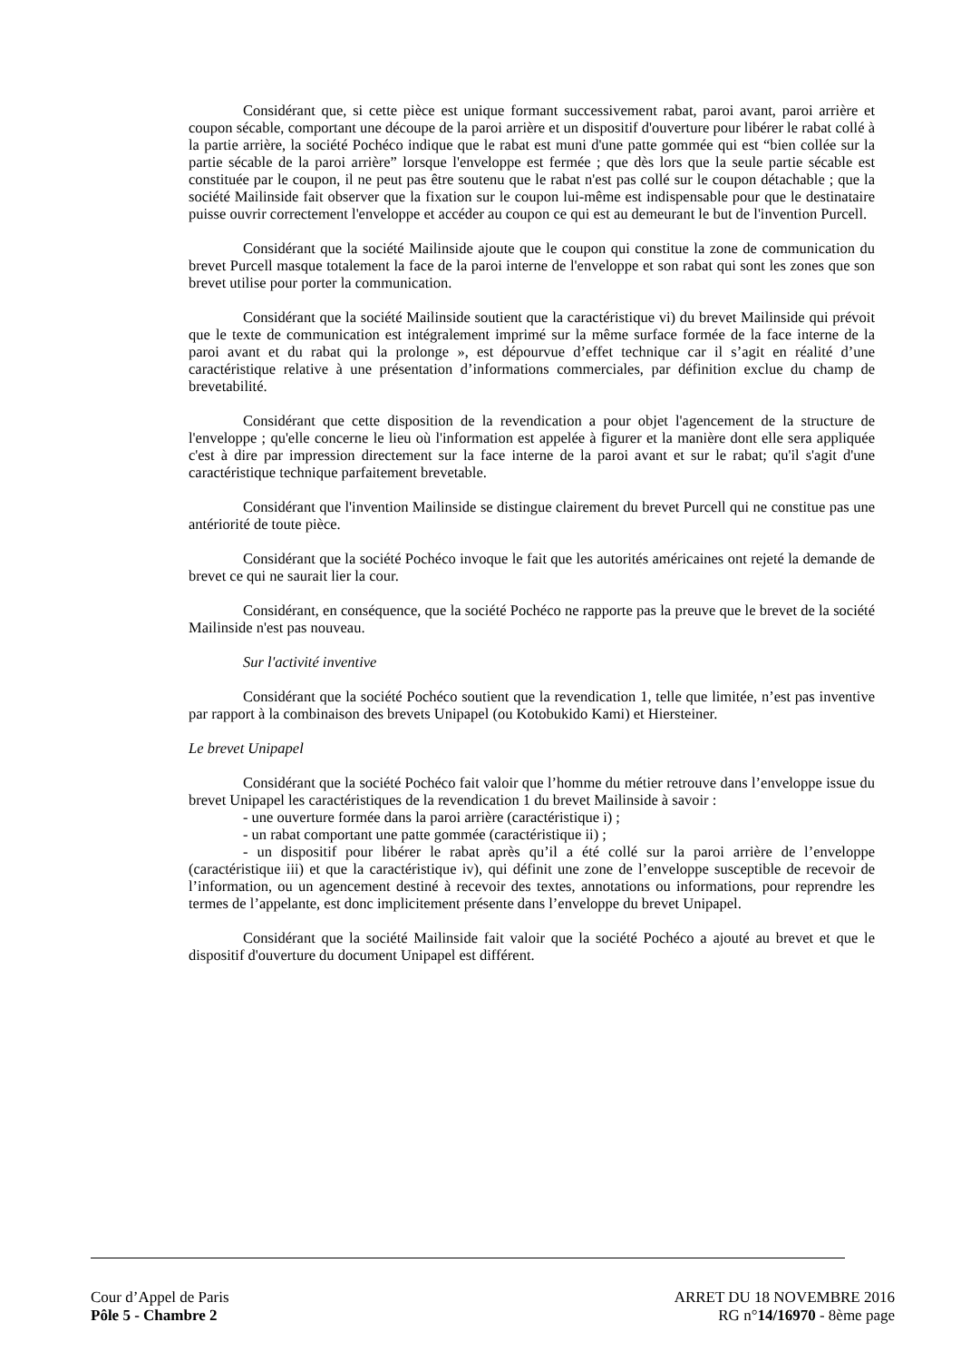Considérant que, si cette pièce est unique formant successivement rabat, paroi avant, paroi arrière et coupon sécable, comportant une découpe de la paroi arrière et un dispositif d'ouverture pour libérer le rabat collé à la partie arrière, la société Pochéco indique que le rabat est muni d'une patte gommée qui est “bien collée sur la partie sécable de la paroi arrière” lorsque l'enveloppe est fermée ; que dès lors que la seule partie sécable est constituée par le coupon, il ne peut pas être soutenu que le rabat n'est pas collé sur le coupon détachable ; que la société Mailinside fait observer que la fixation sur le coupon lui-même est indispensable pour que le destinataire puisse ouvrir correctement l'enveloppe et accéder au coupon ce qui est au demeurant le but de l'invention Purcell.
Considérant que la société Mailinside ajoute que le coupon qui constitue la zone de communication du brevet Purcell masque totalement la face de la paroi interne de l'enveloppe et son rabat qui sont les zones que son brevet utilise pour porter la communication.
Considérant que la société Mailinside soutient que la caractéristique vi) du brevet Mailinside qui prévoit que le texte de communication est intégralement imprimé sur la même surface formée de la face interne de la paroi avant et du rabat qui la prolonge », est dépourvue d’effet technique car il s’agit en réalité d’une caractéristique relative à une présentation d’informations commerciales, par définition exclue du champ de brevetabilité.
Considérant que cette disposition de la revendication a pour objet l'agencement de la structure de l'enveloppe ; qu'elle concerne le lieu où l'information est appelée à figurer et la manière dont elle sera appliquée c'est à dire par impression directement sur la face interne de la paroi avant et sur le rabat; qu'il s'agit d'une caractéristique technique parfaitement brevetable.
Considérant que l'invention Mailinside se distingue clairement du brevet Purcell qui ne constitue pas une antériorité de toute pièce.
Considérant que la société Pochéco invoque le fait que les autorités américaines ont rejeté la demande de brevet ce qui ne saurait lier la cour.
Considérant, en conséquence, que la société Pochéco ne rapporte pas la preuve que le brevet de la société Mailinside n'est pas nouveau.
Sur l'activité inventive
Considérant que la société Pochéco soutient que la revendication 1, telle que limitée, n’est pas inventive par rapport à la combinaison des brevets Unipapel (ou Kotobukido Kami) et Hiersteiner.
Le brevet Unipapel
Considérant que la société Pochéco fait valoir que l’homme du métier retrouve dans l’enveloppe issue du brevet Unipapel les caractéristiques de la revendication 1 du brevet Mailinside à savoir :
- une ouverture formée dans la paroi arrière (caractéristique i) ;
- un rabat comportant une patte gommée (caractéristique ii) ;
- un dispositif pour libérer le rabat après qu’il a été collé sur la paroi arrière de l’enveloppe (caractéristique iii) et que la caractéristique iv), qui définit une zone de l’enveloppe susceptible de recevoir de l’information, ou un agencement destiné à recevoir des textes, annotations ou informations, pour reprendre les termes de l’appelante, est donc implicitement présente dans l’enveloppe du brevet Unipapel.
Considérant que la société Mailinside fait valoir que la société Pochéco a ajouté au brevet et que le dispositif d'ouverture du document Unipapel est différent.
Cour d’Appel de Paris
Pôle 5 - Chambre 2
ARRET DU 18 NOVEMBRE 2016
RG n°14/16970 - 8ème page